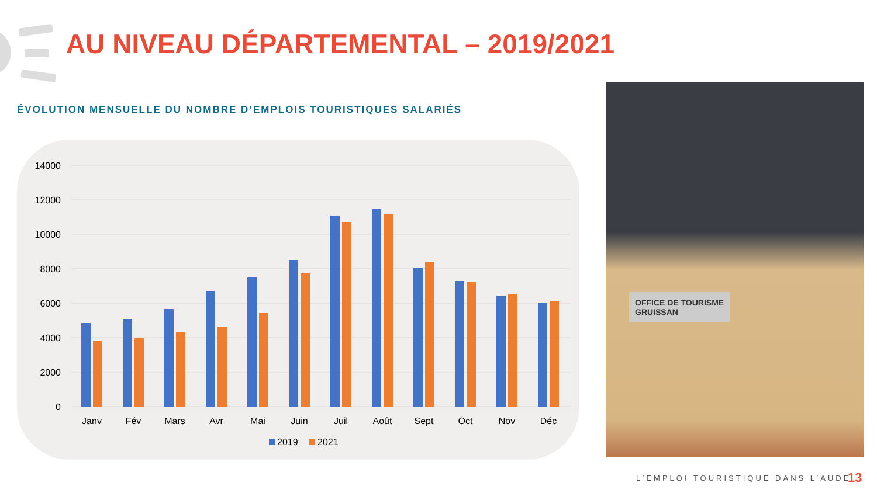AU NIVEAU DÉPARTEMENTAL – 2019/2021
ÉVOLUTION MENSUELLE DU NOMBRE D’EMPLOIS TOURISTIQUES SALARIÉS
14000
12000
10000
8000
6000
4000
2000
0
Janv
Fév
Mars
Avr
Mai
Juin
Juil
Août
Sept
Oct
Nov
Déc
2019
2021
OFFICE DE TOURISME
GRUISSAN
L’EMPLOI TOURISTIQUE DANS L’AUDE
13